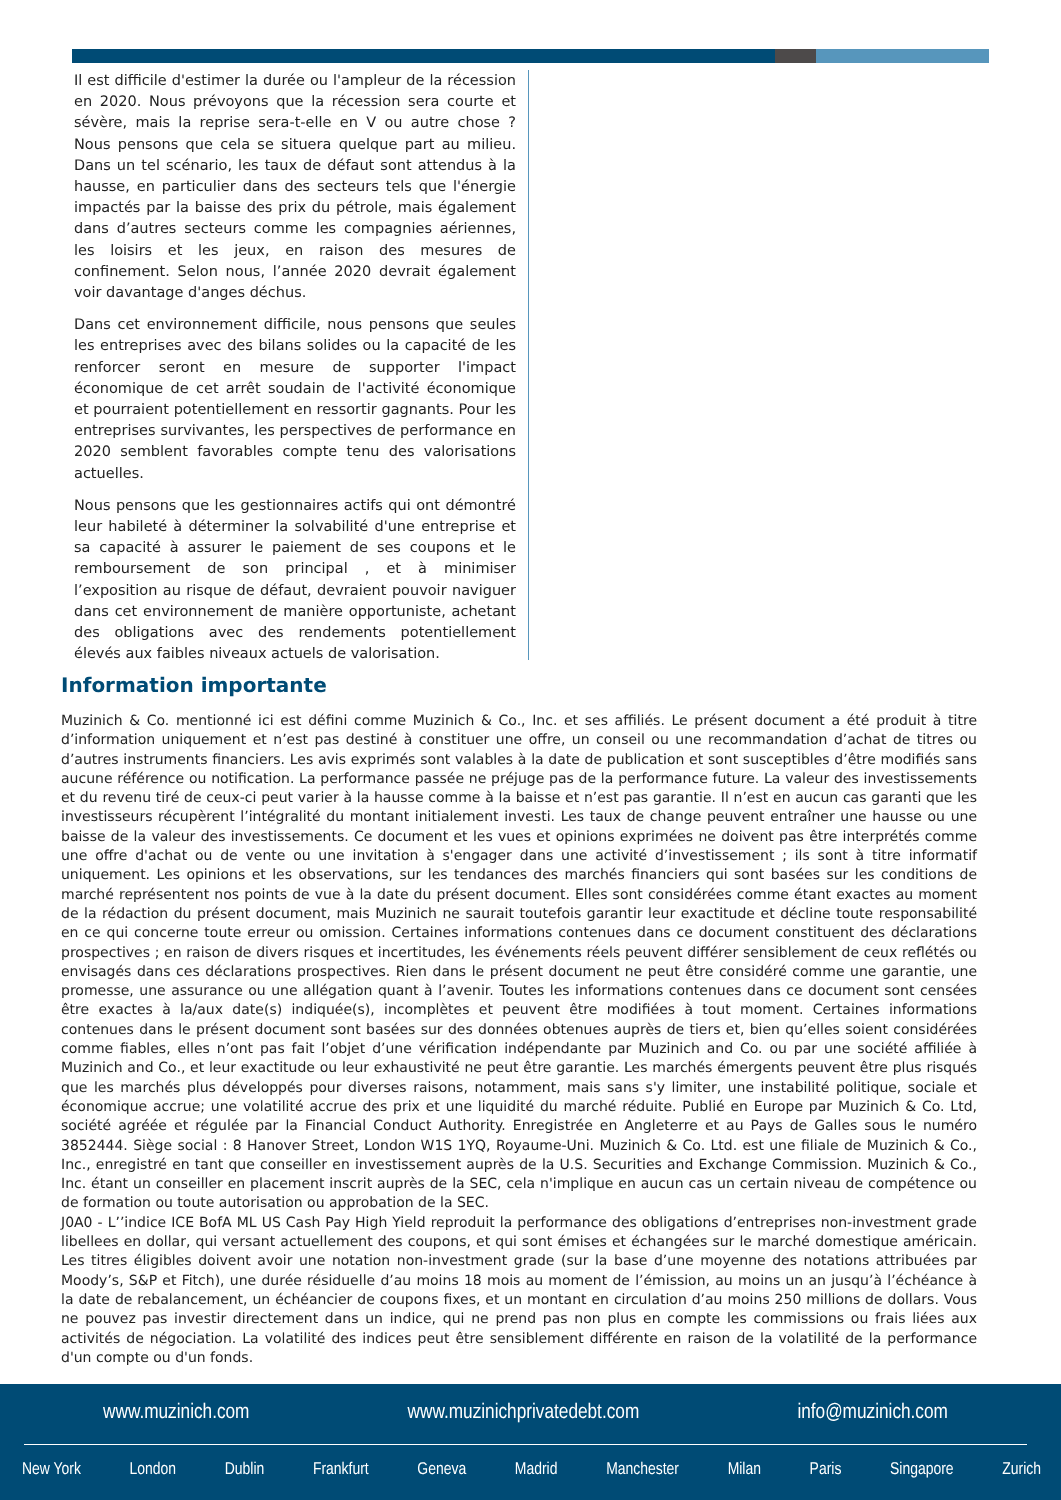Il est difficile d'estimer la durée ou l'ampleur de la récession en 2020. Nous prévoyons que la récession sera courte et sévère, mais la reprise sera-t-elle en V ou autre chose ? Nous pensons que cela se situera quelque part au milieu. Dans un tel scénario, les taux de défaut sont attendus à la hausse, en particulier dans des secteurs tels que l'énergie impactés par la baisse des prix du pétrole, mais également dans d’autres secteurs comme les compagnies aériennes, les loisirs et les jeux, en raison des mesures de confinement. Selon nous, l’année 2020 devrait également voir davantage d'anges déchus.
Dans cet environnement difficile, nous pensons que seules les entreprises avec des bilans solides ou la capacité de les renforcer seront en mesure de supporter l'impact économique de cet arrêt soudain de l'activité économique et pourraient potentiellement en ressortir gagnants. Pour les entreprises survivantes, les perspectives de performance en 2020 semblent favorables compte tenu des valorisations actuelles.
Nous pensons que les gestionnaires actifs qui ont démontré leur habileté à déterminer la solvabilité d'une entreprise et sa capacité à assurer le paiement de ses coupons et le remboursement de son principal , et à minimiser l’exposition au risque de défaut, devraient pouvoir naviguer dans cet environnement de manière opportuniste, achetant des obligations avec des rendements potentiellement élevés aux faibles niveaux actuels de valorisation.
Information importante
Muzinich & Co. mentionné ici est défini comme Muzinich & Co., Inc. et ses affiliés. Le présent document a été produit à titre d’information uniquement et n’est pas destiné à constituer une offre, un conseil ou une recommandation d’achat de titres ou d’autres instruments financiers. Les avis exprimés sont valables à la date de publication et sont susceptibles d’être modifiés sans aucune référence ou notification. La performance passée ne préjuge pas de la performance future. La valeur des investissements et du revenu tiré de ceux-ci peut varier à la hausse comme à la baisse et n’est pas garantie. Il n’est en aucun cas garanti que les investisseurs récupèrent l’intégralité du montant initialement investi. Les taux de change peuvent entraîner une hausse ou une baisse de la valeur des investissements. Ce document et les vues et opinions exprimées ne doivent pas être interprétés comme une offre d'achat ou de vente ou une invitation à s'engager dans une activité d’investissement ; ils sont à titre informatif uniquement. Les opinions et les observations, sur les tendances des marchés financiers qui sont basées sur les conditions de marché représentent nos points de vue à la date du présent document. Elles sont considérées comme étant exactes au moment de la rédaction du présent document, mais Muzinich ne saurait toutefois garantir leur exactitude et décline toute responsabilité en ce qui concerne toute erreur ou omission. Certaines informations contenues dans ce document constituent des déclarations prospectives ; en raison de divers risques et incertitudes, les événements réels peuvent différer sensiblement de ceux reflétés ou envisagés dans ces déclarations prospectives. Rien dans le présent document ne peut être considéré comme une garantie, une promesse, une assurance ou une allégation quant à l’avenir. Toutes les informations contenues dans ce document sont censées être exactes à la/aux date(s) indiquée(s), incomplètes et peuvent être modifiées à tout moment. Certaines informations contenues dans le présent document sont basées sur des données obtenues auprès de tiers et, bien qu’elles soient considérées comme fiables, elles n’ont pas fait l’objet d’une vérification indépendante par Muzinich and Co. ou par une société affiliée à Muzinich and Co., et leur exactitude ou leur exhaustivité ne peut être garantie. Les marchés émergents peuvent être plus risqués que les marchés plus développés pour diverses raisons, notamment, mais sans s'y limiter, une instabilité politique, sociale et économique accrue; une volatilité accrue des prix et une liquidité du marché réduite. Publié en Europe par Muzinich & Co. Ltd, société agréée et régulée par la Financial Conduct Authority. Enregistrée en Angleterre et au Pays de Galles sous le numéro 3852444. Siège social : 8 Hanover Street, London W1S 1YQ, Royaume-Uni. Muzinich & Co. Ltd. est une filiale de Muzinich & Co., Inc., enregistré en tant que conseiller en investissement auprès de la U.S. Securities and Exchange Commission. Muzinich & Co., Inc. étant un conseiller en placement inscrit auprès de la SEC, cela n'implique en aucun cas un certain niveau de compétence ou de formation ou toute autorisation ou approbation de la SEC.
J0A0 - L’’indice ICE BofA ML US Cash Pay High Yield reproduit la performance des obligations d’entreprises non-investment grade libellees en dollar, qui versant actuellement des coupons, et qui sont émises et échangées sur le marché domestique américain. Les titres éligibles doivent avoir une notation non-investment grade (sur la base d’une moyenne des notations attribuées par Moody’s, S&P et Fitch), une durée résiduelle d’au moins 18 mois au moment de l’émission, au moins un an jusqu’à l’échéance à la date de rebalancement, un échéancier de coupons fixes, et un montant en circulation d’au moins 250 millions de dollars. Vous ne pouvez pas investir directement dans un indice, qui ne prend pas non plus en compte les commissions ou frais liées aux activités de négociation. La volatilité des indices peut être sensiblement différente en raison de la volatilité de la performance d'un compte ou d'un fonds.
www.muzinich.com www.muzinichprivatedebt.com info@muzinich.com
New York London Dublin Frankfurt Geneva Madrid Manchester Milan Paris Singapore Zurich